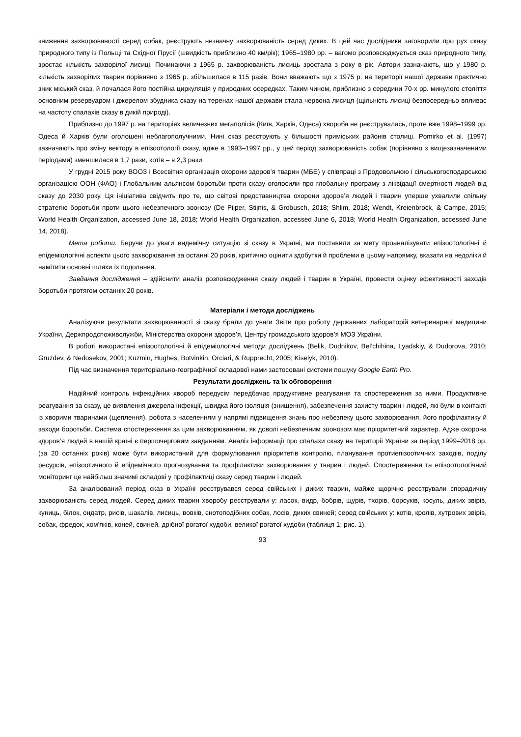зниження захворюваності серед собак, реєструють незначну захворюваність серед диких. В цей час дослідники заговорили про рух сказу природного типу із Польщі та Східної Прусії (швидкість приблизно 40 км/рік); 1965–1980 рр. – вагомо розповсюджується сказ природного типу, зростає кількість захворілої лисиці. Починаючи з 1965 р. захворюваність лисиць зростала з року в рік. Автори зазначають, що у 1980 р. кількість захворілих тварин порівняно з 1965 р. збільшилася в 115 разів. Вони вважають що з 1975 р. на території нашої держави практично зник міський сказ, й почалася його постійна циркуляція у природних осередках. Таким чином, приблизно з середини 70-х рр. минулого століття основним резервуаром і джерелом збудника сказу на теренах нашої держави стала червона лисиця (щільність лисиці безпосередньо впливає на частоту спалахів сказу в дикій природі).
Приблизно до 1997 р. на територіях величезних мегаполісів (Київ, Харків, Одеса) хвороба не реєструвалась, проте вже 1998–1999 рр. Одеса й Харків були оголошені неблагополучними. Нині сказ реєструють у більшості приміських районів столиці. Pomirko et al. (1997) зазначають про зміну вектору в епізоотології сказу, адже в 1993–1997 рр., у цей період захворюваність собак (порівняно з вищезазначеними періодами) зменшилася в 1,7 рази, котів – в 2,3 рази.
У грудні 2015 року ВООЗ і Всесвітня організація охорони здоров’я тварин (МБЕ) у співпраці з Продовольчою і сільськогосподарською організацією ООН (ФАО) і Глобальним альянсом боротьби проти сказу оголосили про глобальну програму з ліквідації смертності людей від сказу до 2030 року. Ця ініціатива свідчить про те, що світові представництва охорони здоров’я людей і тварин уперше ухвалили спільну стратегію боротьби проти цього небезпечного зоонозу (De Pijper, Stijnis, & Grobusch, 2018; Shlim, 2018; Wendt, Kreienbrock, & Campe, 2015; World Health Organization, accessed June 18, 2018; World Health Organization, accessed June 6, 2018; World Health Organization, accessed June 14, 2018).
Мета роботи. Беручи до уваги ендемічну ситуацію зі сказу в Україні, ми поставили за мету проаналізувати епізоотологічні й епідеміологічні аспекти цього захворювання за останні 20 років, критично оцінити здобутки й проблеми в цьому напрямку, вказати на недоліки й намітити основні шляхи їх подолання.
Завдання дослідження – здійснити аналіз розповсюдження сказу людей і тварин в Україні, провести оцінку ефективності заходів боротьби протягом останніх 20 років.
Матеріали і методи досліджень
Аналізуючи результати захворюваності зі сказу брали до уваги Звіти про роботу державних лабораторій ветеринарної медицини України, Держпродспоживслужби, Міністерства охорони здоров’я, Центру громадського здоров’я МОЗ України.
В роботі використані епізоотологічні й епідеміологічні методи досліджень (Belik, Dudnikov, Bel’chihina, Lyadskiy, & Dudorova, 2010; Gruzdev, & Nedosekov, 2001; Kuzmin, Hughes, Botvinkin, Orciari, & Rupprecht, 2005; Kiselyk, 2010).
Під час визначення територіально-географічної складової нами застосовані системи пошуку Google Earth Pro.
Результати досліджень та їх обговорення
Надійний контроль інфекційних хвороб передусім передбачає продуктивне реагування та спостереження за ними. Продуктивне реагування за сказу, це виявлення джерела інфекції, швидка його ізоляція (знищення), забезпечення захисту тварин і людей, які були в контакті із хворими тваринами (щеплення), робота з населенням у напрямі підвищення знань про небезпеку цього захворювання, його профілактику й заходи боротьби. Система спостереження за цим захворюванням, як доволі небезпечним зоонозом має пріоритетний характер. Адже охорона здоров’я людей в нашій країні є першочерговим завданням. Аналіз інформації про спалахи сказу на території України за період 1999–2018 рр. (за 20 останніх років) може бути використаний для формулювання пріоритетів контролю, планування протиепізоотичних заходів, поділу ресурсів, епізоотичного й епідемічного прогнозування та профілактики захворювання у тварин і людей. Спостереження та епізоотологічний моніторинг це найбільш значимі складові у профілактиці сказу серед тварин і людей.
За аналізований період сказ в Україні реєструвався серед свійських і диких тварин, майже щорічно реєстрували спорадичну захворюваність серед людей. Серед диких тварин хворобу реєстрували у: ласок, видр, бобрів, щурів, тхорів, борсуків, косуль, диких звірів, куниць, білок, ондатр, рисів, шакалів, лисиць, вовків, єнотоподібних собак, лосів, диких свиней; серед свійських у: котів, кролів, хутрових звірів, собак, фредок, хом’яків, коней, свиней, дрібної рогатої худоби, великої рогатої худоби (таблиця 1; рис. 1).
93